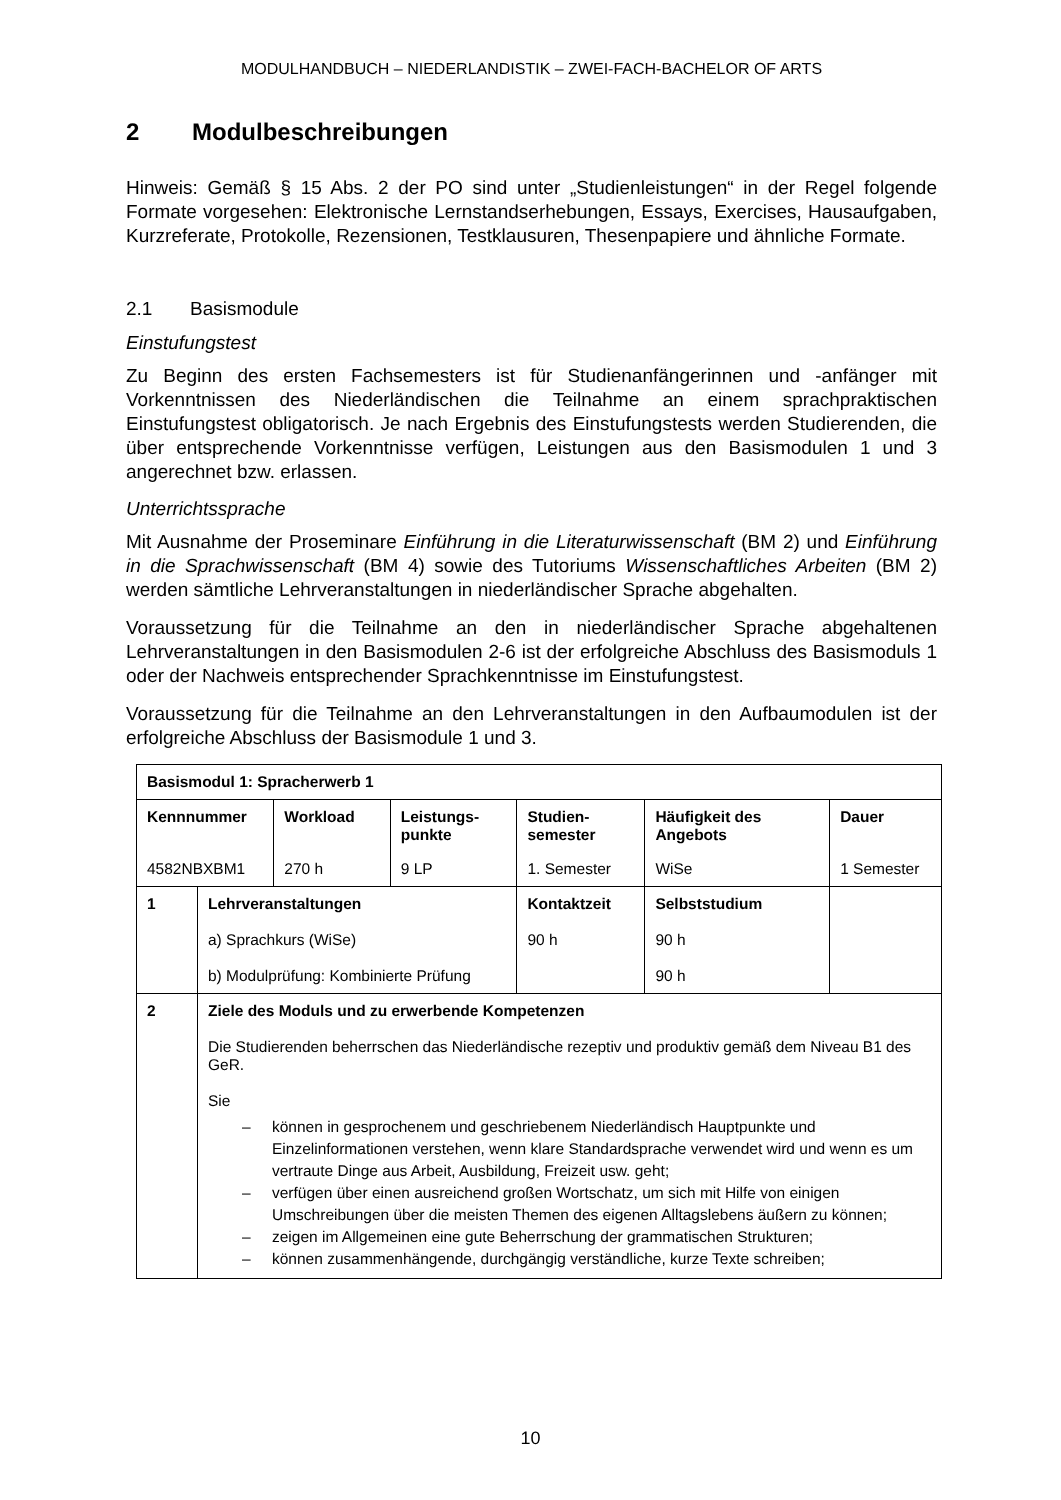MODULHANDBUCH – NIEDERLANDISTIK – ZWEI-FACH-BACHELOR OF ARTS
2 Modulbeschreibungen
Hinweis: Gemäß § 15 Abs. 2 der PO sind unter „Studienleistungen“ in der Regel folgende Formate vorgesehen: Elektronische Lernstandserhebungen, Essays, Exercises, Hausaufgaben, Kurzreferate, Protokolle, Rezensionen, Testklausuren, Thesenpapiere und ähnliche Formate.
2.1 Basismodule
Einstufungstest
Zu Beginn des ersten Fachsemesters ist für Studienanfängerinnen und -anfänger mit Vorkenntnissen des Niederländischen die Teilnahme an einem sprachpraktischen Einstufungstest obligatorisch. Je nach Ergebnis des Einstufungstests werden Studierenden, die über entsprechende Vorkenntnisse verfügen, Leistungen aus den Basismodulen 1 und 3 angerechnet bzw. erlassen.
Unterrichtssprache
Mit Ausnahme der Proseminare Einführung in die Literaturwissenschaft (BM 2) und Einführung in die Sprachwissenschaft (BM 4) sowie des Tutoriums Wissenschaftliches Arbeiten (BM 2) werden sämtliche Lehrveranstaltungen in niederländischer Sprache abgehalten.
Voraussetzung für die Teilnahme an den in niederländischer Sprache abgehaltenen Lehrveranstaltungen in den Basismodulen 2-6 ist der erfolgreiche Abschluss des Basismoduls 1 oder der Nachweis entsprechender Sprachkenntnisse im Einstufungstest.
Voraussetzung für die Teilnahme an den Lehrveranstaltungen in den Aufbaumodulen ist der erfolgreiche Abschluss der Basismodule 1 und 3.
| Basismodul 1: Spracherwerb 1 | | | | | | |
| Kennnummer | | Workload | Leistungs- punkte | Studien- semester | Häufigkeit des Angebots | Dauer |
| 4582NBXBM1 | | 270 h | 9 LP | 1. Semester | WiSe | 1 Semester |
| 1 | Lehrveranstaltungen a) Sprachkurs (WiSe) b) Modulprüfung: Kombinierte Prüfung | | | Kontaktzeit 90 h | Selbststudium 90 h 90 h | |
| 2 | Ziele des Moduls und zu erwerbende Kompetenzen Die Studierenden beherrschen das Niederländische rezeptiv und produktiv gemäß dem Niveau B1 des GeR. Sie können in gesprochenem und geschriebenem Niederländisch Hauptpunkte und Einzelinformationen verstehen, wenn klare Standardsprache verwendet wird und wenn es um vertraute Dinge aus Arbeit, Ausbildung, Freizeit usw. geht; verfügen über einen ausreichend großen Wortschatz, um sich mit Hilfe von einigen Umschreibungen über die meisten Themen des eigenen Alltagslebens äußern zu können; zeigen im Allgemeinen eine gute Beherrschung der grammatischen Strukturen; können zusammenhängende, durchgängig verständliche, kurze Texte schreiben; | | | | | |
10